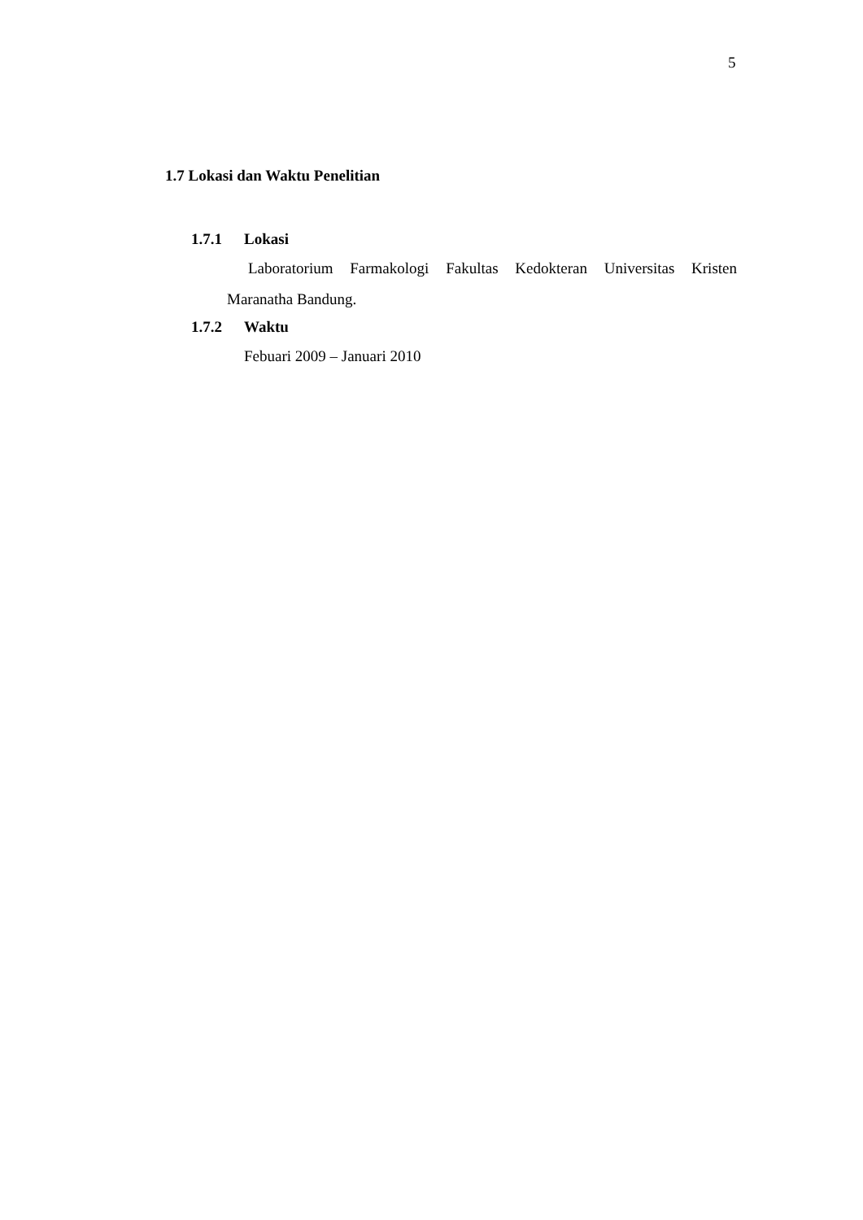5
1.7 Lokasi dan Waktu Penelitian
1.7.1 Lokasi
Laboratorium Farmakologi Fakultas Kedokteran Universitas Kristen
Maranatha Bandung.
1.7.2 Waktu
Febuari 2009 – Januari 2010